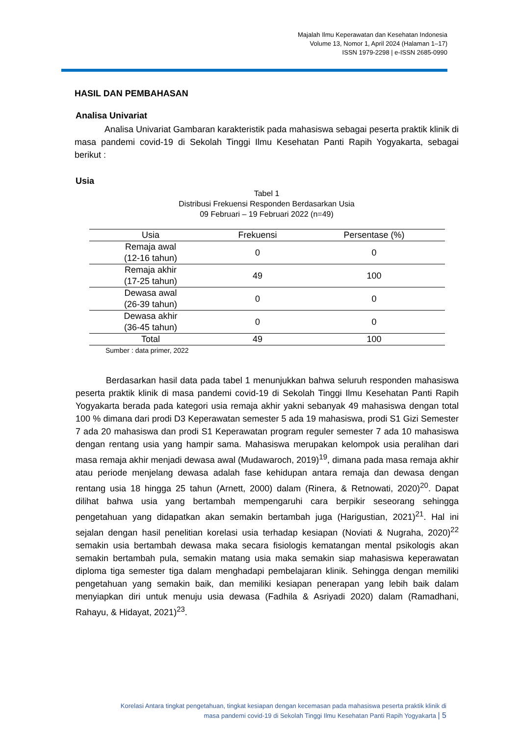Majalah Ilmu Keperawatan dan Kesehatan Indonesia
Volume 13, Nomor 1, April 2024 (Halaman 1–17)
ISSN 1979-2298 | e-ISSN 2685-0990
HASIL DAN PEMBAHASAN
Analisa Univariat
Analisa Univariat Gambaran karakteristik pada mahasiswa sebagai peserta praktik klinik di masa pandemi covid-19 di Sekolah Tinggi Ilmu Kesehatan Panti Rapih Yogyakarta, sebagai berikut :
Usia
Tabel 1
Distribusi Frekuensi Responden Berdasarkan Usia
09 Februari – 19 Februari 2022 (n=49)
| Usia | Frekuensi | Persentase (%) |
| --- | --- | --- |
| Remaja awal (12-16 tahun) | 0 | 0 |
| Remaja akhir (17-25 tahun) | 49 | 100 |
| Dewasa awal (26-39 tahun) | 0 | 0 |
| Dewasa akhir (36-45 tahun) | 0 | 0 |
| Total | 49 | 100 |
Sumber : data primer, 2022
Berdasarkan hasil data pada tabel 1 menunjukkan bahwa seluruh responden mahasiswa peserta praktik klinik di masa pandemi covid-19 di Sekolah Tinggi Ilmu Kesehatan Panti Rapih Yogyakarta berada pada kategori usia remaja akhir yakni sebanyak 49 mahasiswa dengan total 100 % dimana dari prodi D3 Keperawatan semester 5 ada 19 mahasiswa, prodi S1 Gizi Semester 7 ada 20 mahasiswa dan prodi S1 Keperawatan program reguler semester 7 ada 10 mahasiswa dengan rentang usia yang hampir sama. Mahasiswa merupakan kelompok usia peralihan dari masa remaja akhir menjadi dewasa awal (Mudawaroch, 2019)<sup>19</sup>, dimana pada masa remaja akhir atau periode menjelang dewasa adalah fase kehidupan antara remaja dan dewasa dengan rentang usia 18 hingga 25 tahun (Arnett, 2000) dalam (Rinera, & Retnowati, 2020)<sup>20</sup>. Dapat dilihat bahwa usia yang bertambah mempengaruhi cara berpikir seseorang sehingga pengetahuan yang didapatkan akan semakin bertambah juga (Harigustian, 2021)<sup>21</sup>. Hal ini sejalan dengan hasil penelitian korelasi usia terhadap kesiapan (Noviati & Nugraha, 2020)<sup>22</sup> semakin usia bertambah dewasa maka secara fisiologis kematangan mental psikologis akan semakin bertambah pula, semakin matang usia maka semakin siap mahasiswa keperawatan diploma tiga semester tiga dalam menghadapi pembelajaran klinik. Sehingga dengan memiliki pengetahuan yang semakin baik, dan memiliki kesiapan penerapan yang lebih baik dalam menyiapkan diri untuk menuju usia dewasa (Fadhila & Asriyadi 2020) dalam (Ramadhani, Rahayu, & Hidayat, 2021)<sup>23</sup>.
Korelasi Antara tingkat pengetahuan, tingkat kesiapan dengan kecemasan pada mahasiswa peserta praktik klinik di
masa pandemi covid-19 di Sekolah Tinggi Ilmu Kesehatan Panti Rapih Yogyakarta | 5